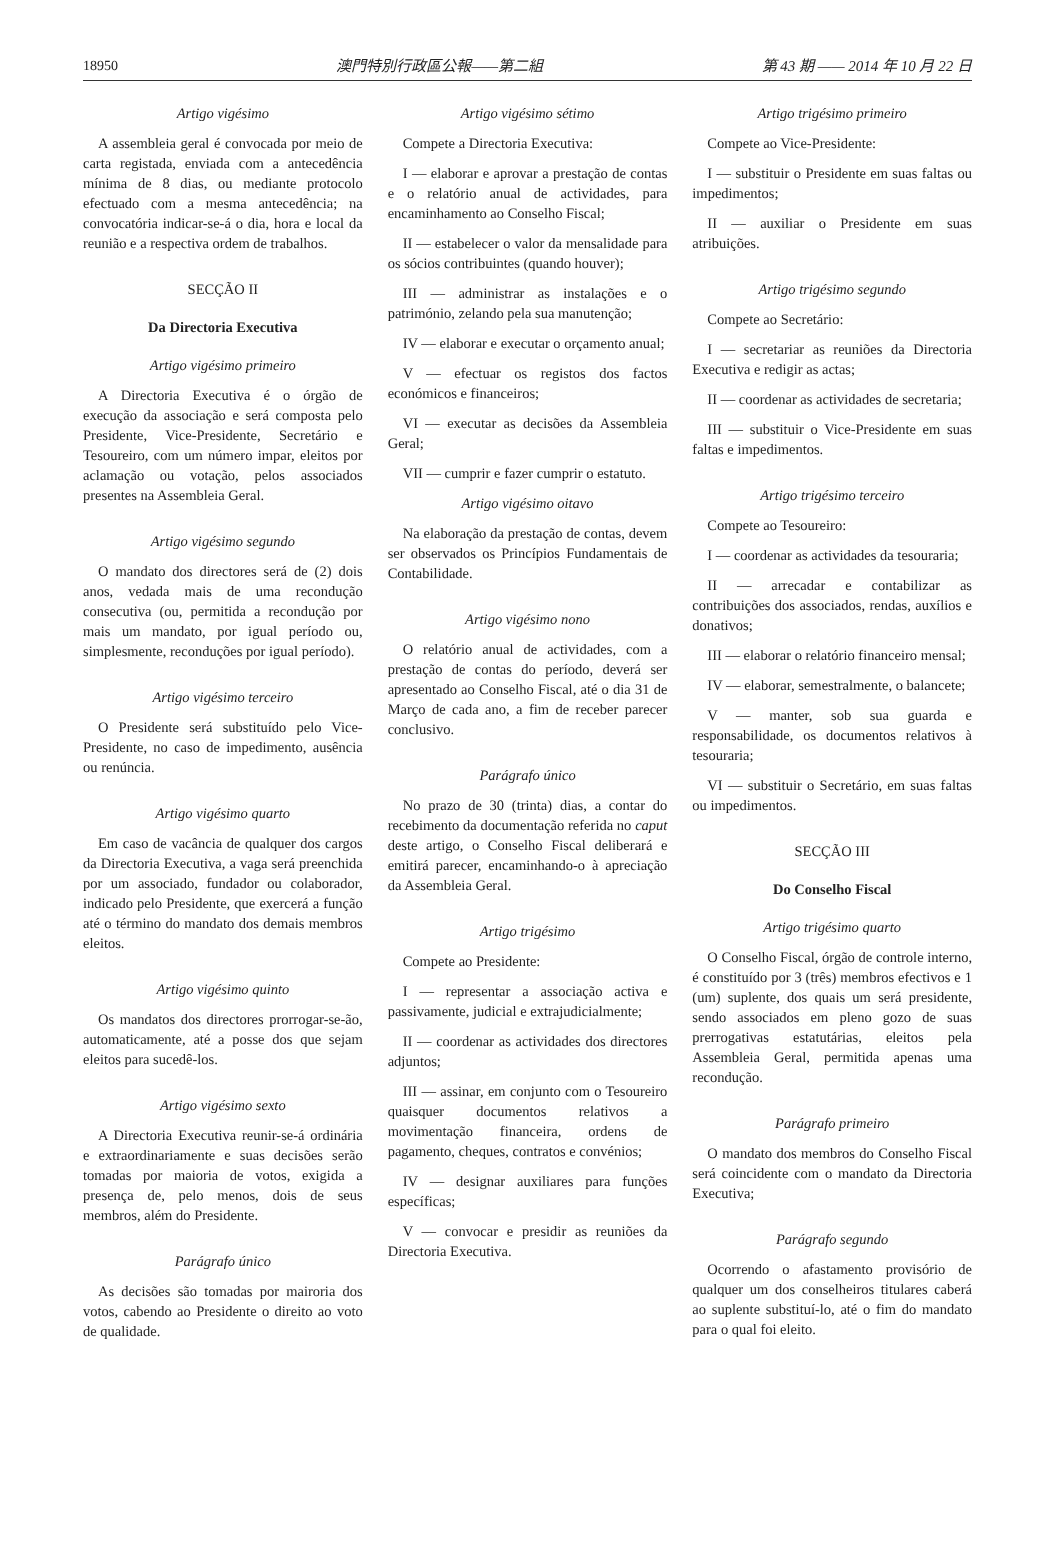18950 澳門特別行政區公報——第二組 第 43 期 —— 2014 年 10 月 22 日
Artigo vigésimo
A assembleia geral é convocada por meio de carta registada, enviada com a antecedência mínima de 8 dias, ou mediante protocolo efectuado com a mesma antecedência; na convocatória indicar-se-á o dia, hora e local da reunião e a respectiva ordem de trabalhos.
SECÇÃO II
Da Directoria Executiva
Artigo vigésimo primeiro
A Directoria Executiva é o órgão de execução da associação e será composta pelo Presidente, Vice-Presidente, Secretário e Tesoureiro, com um número impar, eleitos por aclamação ou votação, pelos associados presentes na Assembleia Geral.
Artigo vigésimo segundo
O mandato dos directores será de (2) dois anos, vedada mais de uma recondução consecutiva (ou, permitida a recondução por mais um mandato, por igual período ou, simplesmente, reconduções por igual período).
Artigo vigésimo terceiro
O Presidente será substituído pelo Vice-Presidente, no caso de impedimento, ausência ou renúncia.
Artigo vigésimo quarto
Em caso de vacância de qualquer dos cargos da Directoria Executiva, a vaga será preenchida por um associado, fundador ou colaborador, indicado pelo Presidente, que exercerá a função até o término do mandato dos demais membros eleitos.
Artigo vigésimo quinto
Os mandatos dos directores prorrogar-se-ão, automaticamente, até a posse dos que sejam eleitos para sucedê-los.
Artigo vigésimo sexto
A Directoria Executiva reunir-se-á ordinária e extraordinariamente e suas decisões serão tomadas por maioria de votos, exigida a presença de, pelo menos, dois de seus membros, além do Presidente.
Parágrafo único
As decisões são tomadas por mairoria dos votos, cabendo ao Presidente o direito ao voto de qualidade.
Artigo vigésimo sétimo
Compete a Directoria Executiva:
I — elaborar e aprovar a prestação de contas e o relatório anual de actividades, para encaminhamento ao Conselho Fiscal;
II — estabelecer o valor da mensalidade para os sócios contribuintes (quando houver);
III — administrar as instalações e o património, zelando pela sua manutenção;
IV — elaborar e executar o orçamento anual;
V — efectuar os registos dos factos económicos e financeiros;
VI — executar as decisões da Assembleia Geral;
VII — cumprir e fazer cumprir o estatuto.
Artigo vigésimo oitavo
Na elaboração da prestação de contas, devem ser observados os Princípios Fundamentais de Contabilidade.
Artigo vigésimo nono
O relatório anual de actividades, com a prestação de contas do período, deverá ser apresentado ao Conselho Fiscal, até o dia 31 de Março de cada ano, a fim de receber parecer conclusivo.
Parágrafo único
No prazo de 30 (trinta) dias, a contar do recebimento da documentação referida no caput deste artigo, o Conselho Fiscal deliberará e emitirá parecer, encaminhando-o à apreciação da Assembleia Geral.
Artigo trigésimo
Compete ao Presidente:
I — representar a associação activa e passivamente, judicial e extrajudicialmente;
II — coordenar as actividades dos directores adjuntos;
III — assinar, em conjunto com o Tesoureiro quaisquer documentos relativos a movimentação financeira, ordens de pagamento, cheques, contratos e convénios;
IV — designar auxiliares para funções específicas;
V — convocar e presidir as reuniões da Directoria Executiva.
Artigo trigésimo primeiro
Compete ao Vice-Presidente:
I — substituir o Presidente em suas faltas ou impedimentos;
II — auxiliar o Presidente em suas atribuições.
Artigo trigésimo segundo
Compete ao Secretário:
I — secretariar as reuniões da Directoria Executiva e redigir as actas;
II — coordenar as actividades de secretaria;
III — substituir o Vice-Presidente em suas faltas e impedimentos.
Artigo trigésimo terceiro
Compete ao Tesoureiro:
I — coordenar as actividades da tesouraria;
II — arrecadar e contabilizar as contribuições dos associados, rendas, auxílios e donativos;
III — elaborar o relatório financeiro mensal;
IV — elaborar, semestralmente, o balancete;
V — manter, sob sua guarda e responsabilidade, os documentos relativos à tesouraria;
VI — substituir o Secretário, em suas faltas ou impedimentos.
SECÇÃO III
Do Conselho Fiscal
Artigo trigésimo quarto
O Conselho Fiscal, órgão de controle interno, é constituído por 3 (três) membros efectivos e 1 (um) suplente, dos quais um será presidente, sendo associados em pleno gozo de suas prerrogativas estatutárias, eleitos pela Assembleia Geral, permitida apenas uma recondução.
Parágrafo primeiro
O mandato dos membros do Conselho Fiscal será coincidente com o mandato da Directoria Executiva;
Parágrafo segundo
Ocorrendo o afastamento provisório de qualquer um dos conselheiros titulares caberá ao suplente substituí-lo, até o fim do mandato para o qual foi eleito.